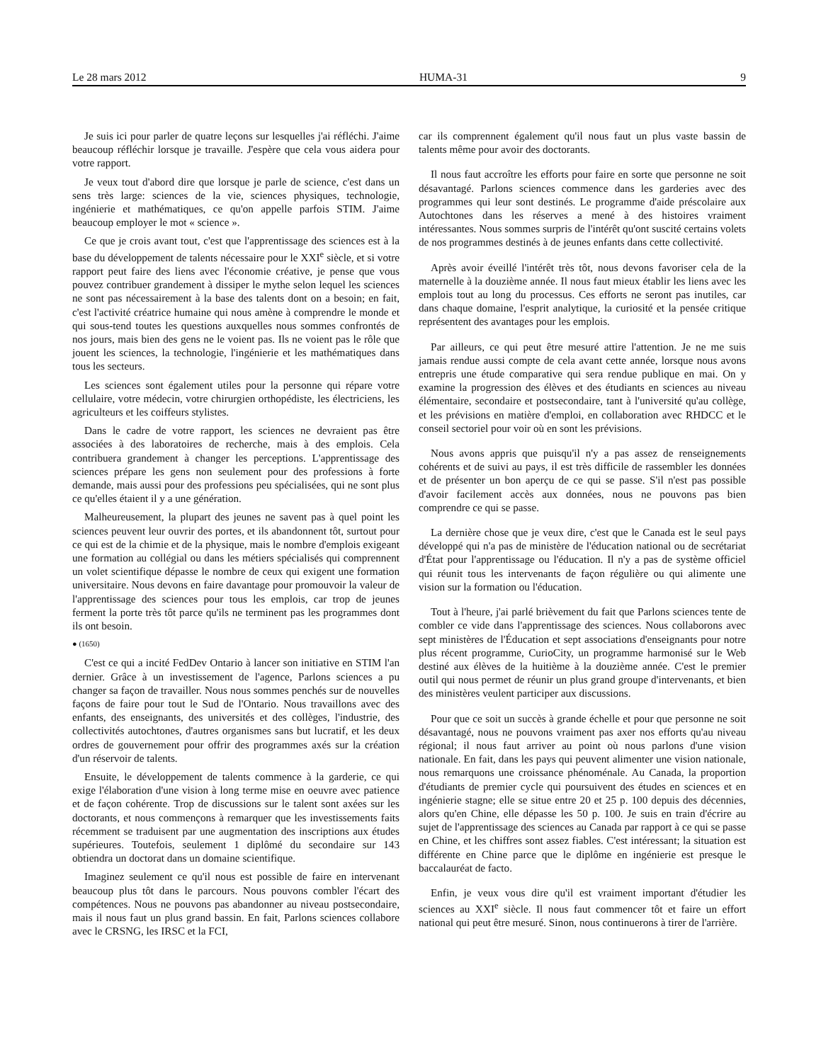Le 28 mars 2012 HUMA-31 9
Je suis ici pour parler de quatre leçons sur lesquelles j'ai réfléchi. J'aime beaucoup réfléchir lorsque je travaille. J'espère que cela vous aidera pour votre rapport.
Je veux tout d'abord dire que lorsque je parle de science, c'est dans un sens très large: sciences de la vie, sciences physiques, technologie, ingénierie et mathématiques, ce qu'on appelle parfois STIM. J'aime beaucoup employer le mot « science ».
Ce que je crois avant tout, c'est que l'apprentissage des sciences est à la base du développement de talents nécessaire pour le XXI<sup>e</sup> siècle, et si votre rapport peut faire des liens avec l'économie créative, je pense que vous pouvez contribuer grandement à dissiper le mythe selon lequel les sciences ne sont pas nécessairement à la base des talents dont on a besoin; en fait, c'est l'activité créatrice humaine qui nous amène à comprendre le monde et qui sous-tend toutes les questions auxquelles nous sommes confrontés de nos jours, mais bien des gens ne le voient pas. Ils ne voient pas le rôle que jouent les sciences, la technologie, l'ingénierie et les mathématiques dans tous les secteurs.
Les sciences sont également utiles pour la personne qui répare votre cellulaire, votre médecin, votre chirurgien orthopédiste, les électriciens, les agriculteurs et les coiffeurs stylistes.
Dans le cadre de votre rapport, les sciences ne devraient pas être associées à des laboratoires de recherche, mais à des emplois. Cela contribuera grandement à changer les perceptions. L'apprentissage des sciences prépare les gens non seulement pour des professions à forte demande, mais aussi pour des professions peu spécialisées, qui ne sont plus ce qu'elles étaient il y a une génération.
Malheureusement, la plupart des jeunes ne savent pas à quel point les sciences peuvent leur ouvrir des portes, et ils abandonnent tôt, surtout pour ce qui est de la chimie et de la physique, mais le nombre d'emplois exigeant une formation au collégial ou dans les métiers spécialisés qui comprennent un volet scientifique dépasse le nombre de ceux qui exigent une formation universitaire. Nous devons en faire davantage pour promouvoir la valeur de l'apprentissage des sciences pour tous les emplois, car trop de jeunes ferment la porte très tôt parce qu'ils ne terminent pas les programmes dont ils ont besoin.
● (1650)
C'est ce qui a incité FedDev Ontario à lancer son initiative en STIM l'an dernier. Grâce à un investissement de l'agence, Parlons sciences a pu changer sa façon de travailler. Nous nous sommes penchés sur de nouvelles façons de faire pour tout le Sud de l'Ontario. Nous travaillons avec des enfants, des enseignants, des universités et des collèges, l'industrie, des collectivités autochtones, d'autres organismes sans but lucratif, et les deux ordres de gouvernement pour offrir des programmes axés sur la création d'un réservoir de talents.
Ensuite, le développement de talents commence à la garderie, ce qui exige l'élaboration d'une vision à long terme mise en oeuvre avec patience et de façon cohérente. Trop de discussions sur le talent sont axées sur les doctorants, et nous commençons à remarquer que les investissements faits récemment se traduisent par une augmentation des inscriptions aux études supérieures. Toutefois, seulement 1 diplômé du secondaire sur 143 obtiendra un doctorat dans un domaine scientifique.
Imaginez seulement ce qu'il nous est possible de faire en intervenant beaucoup plus tôt dans le parcours. Nous pouvons combler l'écart des compétences. Nous ne pouvons pas abandonner au niveau postsecondaire, mais il nous faut un plus grand bassin. En fait, Parlons sciences collabore avec le CRSNG, les IRSC et la FCI,
car ils comprennent également qu'il nous faut un plus vaste bassin de talents même pour avoir des doctorants.
Il nous faut accroître les efforts pour faire en sorte que personne ne soit désavantagé. Parlons sciences commence dans les garderies avec des programmes qui leur sont destinés. Le programme d'aide préscolaire aux Autochtones dans les réserves a mené à des histoires vraiment intéressantes. Nous sommes surpris de l'intérêt qu'ont suscité certains volets de nos programmes destinés à de jeunes enfants dans cette collectivité.
Après avoir éveillé l'intérêt très tôt, nous devons favoriser cela de la maternelle à la douzième année. Il nous faut mieux établir les liens avec les emplois tout au long du processus. Ces efforts ne seront pas inutiles, car dans chaque domaine, l'esprit analytique, la curiosité et la pensée critique représentent des avantages pour les emplois.
Par ailleurs, ce qui peut être mesuré attire l'attention. Je ne me suis jamais rendue aussi compte de cela avant cette année, lorsque nous avons entrepris une étude comparative qui sera rendue publique en mai. On y examine la progression des élèves et des étudiants en sciences au niveau élémentaire, secondaire et postsecondaire, tant à l'université qu'au collège, et les prévisions en matière d'emploi, en collaboration avec RHDCC et le conseil sectoriel pour voir où en sont les prévisions.
Nous avons appris que puisqu'il n'y a pas assez de renseignements cohérents et de suivi au pays, il est très difficile de rassembler les données et de présenter un bon aperçu de ce qui se passe. S'il n'est pas possible d'avoir facilement accès aux données, nous ne pouvons pas bien comprendre ce qui se passe.
La dernière chose que je veux dire, c'est que le Canada est le seul pays développé qui n'a pas de ministère de l'éducation national ou de secrétariat d'État pour l'apprentissage ou l'éducation. Il n'y a pas de système officiel qui réunit tous les intervenants de façon régulière ou qui alimente une vision sur la formation ou l'éducation.
Tout à l'heure, j'ai parlé brièvement du fait que Parlons sciences tente de combler ce vide dans l'apprentissage des sciences. Nous collaborons avec sept ministères de l'Éducation et sept associations d'enseignants pour notre plus récent programme, CurioCity, un programme harmonisé sur le Web destiné aux élèves de la huitième à la douzième année. C'est le premier outil qui nous permet de réunir un plus grand groupe d'intervenants, et bien des ministères veulent participer aux discussions.
Pour que ce soit un succès à grande échelle et pour que personne ne soit désavantagé, nous ne pouvons vraiment pas axer nos efforts qu'au niveau régional; il nous faut arriver au point où nous parlons d'une vision nationale. En fait, dans les pays qui peuvent alimenter une vision nationale, nous remarquons une croissance phénoménale. Au Canada, la proportion d'étudiants de premier cycle qui poursuivent des études en sciences et en ingénierie stagne; elle se situe entre 20 et 25 p. 100 depuis des décennies, alors qu'en Chine, elle dépasse les 50 p. 100. Je suis en train d'écrire au sujet de l'apprentissage des sciences au Canada par rapport à ce qui se passe en Chine, et les chiffres sont assez fiables. C'est intéressant; la situation est différente en Chine parce que le diplôme en ingénierie est presque le baccalauréat de facto.
Enfin, je veux vous dire qu'il est vraiment important d'étudier les sciences au XXI<sup>e</sup> siècle. Il nous faut commencer tôt et faire un effort national qui peut être mesuré. Sinon, nous continuerons à tirer de l'arrière.